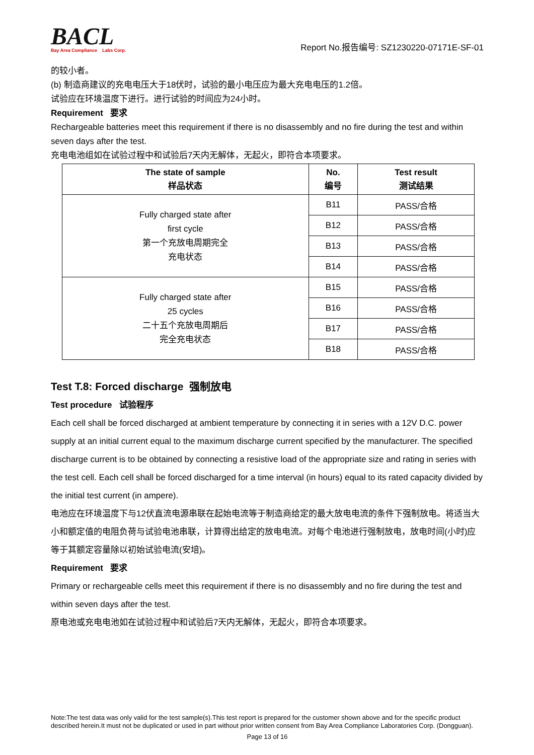BACL
Bay Area Compliance Labs Corp.
Report No.报告编号: SZ1230220-07171E-SF-01
的较小者。
(b) 制造商建议的充电电压大于18伏时，试验的最小电压应为最大充电电压的1.2倍。
试验应在环境温度下进行。进行试验的时间应为24小时。
Requirement 要求
Rechargeable batteries meet this requirement if there is no disassembly and no fire during the test and within seven days after the test.
充电电池组如在试验过程中和试验后7天内无解体，无起火，即符合本项要求。
| The state of sample 样品状态 | No. 编号 | Test result 测试结果 |
| --- | --- | --- |
| Fully charged state after first cycle 第一个充放电周期完全 充电状态 | B11 | PASS/合格 |
| | B12 | PASS/合格 |
| | B13 | PASS/合格 |
| | B14 | PASS/合格 |
| Fully charged state after 25 cycles 二十五个充放电周期后 完全充电状态 | B15 | PASS/合格 |
| | B16 | PASS/合格 |
| | B17 | PASS/合格 |
| | B18 | PASS/合格 |
Test T.8: Forced discharge 强制放电
Test procedure 试验程序
Each cell shall be forced discharged at ambient temperature by connecting it in series with a 12V D.C. power supply at an initial current equal to the maximum discharge current specified by the manufacturer. The specified discharge current is to be obtained by connecting a resistive load of the appropriate size and rating in series with the test cell. Each cell shall be forced discharged for a time interval (in hours) equal to its rated capacity divided by the initial test current (in ampere).
电池应在环境温度下与12伏直流电源串联在起始电流等于制造商给定的最大放电电流的条件下强制放电。将适当大小和额定值的电阻负荷与试验电池串联，计算得出给定的放电电流。对每个电池进行强制放电，放电时间(小时)应等于其额定容量除以初始试验电流(安培)。
Requirement 要求
Primary or rechargeable cells meet this requirement if there is no disassembly and no fire during the test and within seven days after the test.
原电池或充电电池如在试验过程中和试验后7天内无解体，无起火，即符合本项要求。
Note:The test data was only valid for the test sample(s).This test report is prepared for the customer shown above and for the specific product described herein.It must not be duplicated or used in part without prior written consent from Bay Area Compliance Laboratories Corp. (Dongguan).
Page 13 of 16